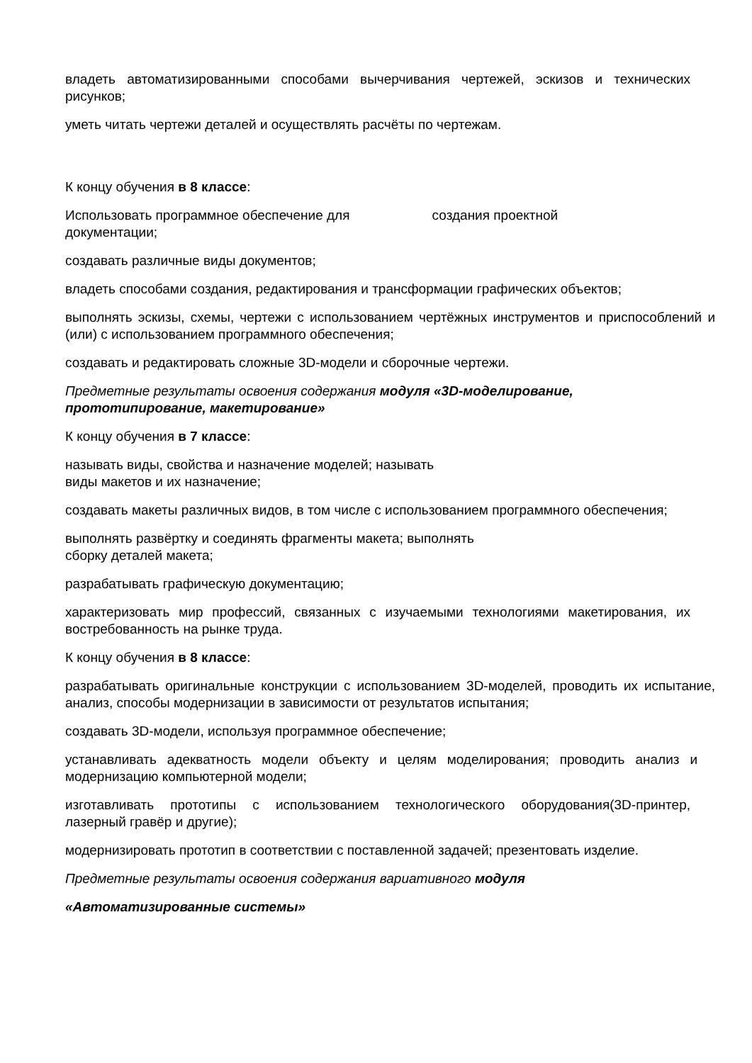владеть автоматизированными способами вычерчивания чертежей, эскизов и технических рисунков;
уметь читать чертежи деталей и осуществлять расчёты по чертежам.
К концу обучения в 8 классе:
Использовать программное обеспечение для создания проектной
документации;
создавать различные виды документов;
владеть способами создания, редактирования и трансформации графических объектов;
выполнять эскизы, схемы, чертежи с использованием чертёжных инструментов и приспособлений и (или) с использованием программного обеспечения;
создавать и редактировать сложные 3D-модели и сборочные чертежи.
Предметные результаты освоения содержания модуля «3D-моделирование, прототипирование, макетирование»
К концу обучения в 7 классе:
называть виды, свойства и назначение моделей; называть
виды макетов и их назначение;
создавать макеты различных видов, в том числе с использованием программного обеспечения;
выполнять развёртку и соединять фрагменты макета; выполнять
сборку деталей макета;
разрабатывать графическую документацию;
характеризовать мир профессий, связанных с изучаемыми технологиями макетирования, их востребованность на рынке труда.
К концу обучения в 8 классе:
разрабатывать оригинальные конструкции с использованием 3D-моделей, проводить их испытание, анализ, способы модернизации в зависимости от результатов испытания;
создавать 3D-модели, используя программное обеспечение;
устанавливать адекватность модели объекту и целям моделирования; проводить анализ и модернизацию компьютерной модели;
изготавливать прототипы с использованием технологического оборудования(3D-принтер, лазерный гравёр и другие);
модернизировать прототип в соответствии с поставленной задачей; презентовать изделие.
Предметные результаты освоения содержания вариативного модуля
«Автоматизированные системы»